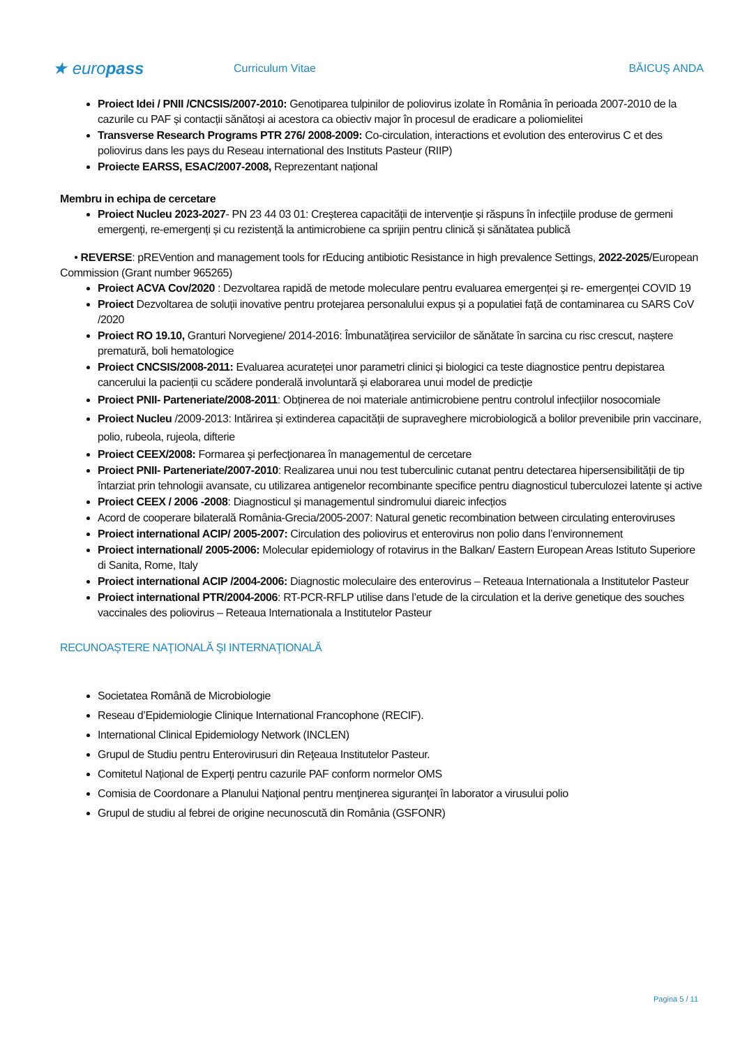★ europass
Curriculum Vitae BĂICUŞ ANDA
Proiect Idei / PNII /CNCSIS/2007-2010: Genotiparea tulpinilor de poliovirus izolate în România în perioada 2007-2010 de la cazurile cu PAF și contacții sănătoși ai acestora ca obiectiv major în procesul de eradicare a poliomielitei
Transverse Research Programs PTR 276/ 2008-2009: Co-circulation, interactions et evolution des enterovirus C et des poliovirus dans les pays du Reseau international des Instituts Pasteur (RIIP)
Proiecte EARSS, ESAC/2007-2008, Reprezentant național
Membru in echipa de cercetare
Proiect Nucleu 2023-2027- PN 23 44 03 01: Creșterea capacității de intervenție și răspuns în infecțiile produse de germeni emergenți, re-emergenți și cu rezistență la antimicrobiene ca sprijin pentru clinică și sănătatea publică
• REVERSE: pREVention and management tools for rEducing antibiotic Resistance in high prevalence Settings, 2022-2025/European Commission (Grant number 965265)
Proiect ACVA Cov/2020 : Dezvoltarea rapidă de metode moleculare pentru evaluarea emergenței și re- emergenței COVID 19
Proiect Dezvoltarea de soluții inovative pentru protejarea personalului expus și a populatiei față de contaminarea cu SARS CoV /2020
Proiect RO 19.10, Granturi Norvegiene/ 2014-2016: Îmbunatățirea serviciilor de sănătate în sarcina cu risc crescut, naștere prematură, boli hematologice
Proiect CNCSIS/2008-2011: Evaluarea acurateței unor parametri clinici și biologici ca teste diagnostice pentru depistarea cancerului la pacienții cu scădere ponderală involuntară și elaborarea unui model de predicție
Proiect PNII- Parteneriate/2008-2011: Obținerea de noi materiale antimicrobiene pentru controlul infecțiilor nosocomiale
Proiect Nucleu /2009-2013: Intărirea și extinderea capacității de supraveghere microbiologică a bolilor prevenibile prin vaccinare, polio, rubeola, rujeola, difterie
Proiect CEEX/2008: Formarea şi perfecţionarea în managementul de cercetare
Proiect PNII- Parteneriate/2007-2010: Realizarea unui nou test tuberculinic cutanat pentru detectarea hipersensibilității de tip întarziat prin tehnologii avansate, cu utilizarea antigenelor recombinante specifice pentru diagnosticul tuberculozei latente și active
Proiect CEEX / 2006 -2008: Diagnosticul și managementul sindromului diareic infecțios
Acord de cooperare bilaterală România-Grecia/2005-2007: Natural genetic recombination between circulating enteroviruses
Proiect international ACIP/ 2005-2007: Circulation des poliovirus et enterovirus non polio dans l’environnement
Proiect international/ 2005-2006: Molecular epidemiology of rotavirus in the Balkan/ Eastern European Areas Istituto Superiore di Sanita, Rome, Italy
Proiect international ACIP /2004-2006: Diagnostic moleculaire des enterovirus – Reteaua Internationala a Institutelor Pasteur
Proiect international PTR/2004-2006: RT-PCR-RFLP utilise dans l’etude de la circulation et la derive genetique des souches vaccinales des poliovirus – Reteaua Internationala a Institutelor Pasteur
RECUNOAȘTERE NAŢIONALĂ ŞI INTERNAŢIONALĂ
Societatea Română de Microbiologie
Reseau d’Epidemiologie Clinique International Francophone (RECIF).
International Clinical Epidemiology Network (INCLEN)
Grupul de Studiu pentru Enterovirusuri din Reţeaua Institutelor Pasteur.
Comitetul Național de Experți pentru cazurile PAF conform normelor OMS
Comisia de Coordonare a Planului Naţional pentru menţinerea siguranţei în laborator a virusului polio
Grupul de studiu al febrei de origine necunoscută din România (GSFONR)
Pagina 5 / 11